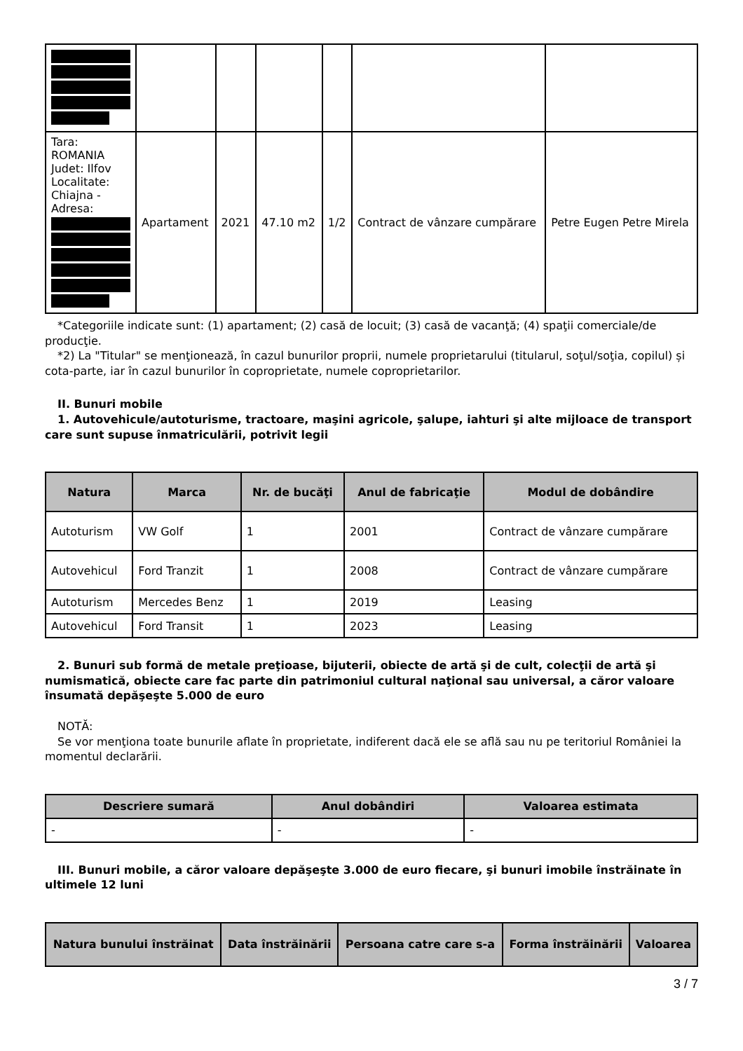| Tara: ROMANIA Judet: Ilfov Localitate: Chiajna - Adresa: | Apartament | 2021 | 47.10 m2 | 1/2 | Contract de vânzare cumpărare | Petre Eugen Petre Mirela |
*Categoriile indicate sunt: (1) apartament; (2) casă de locuit; (3) casă de vacanţă; (4) spaţii comerciale/de producţie.
*2) La "Titular" se menţionează, în cazul bunurilor proprii, numele proprietarului (titularul, soţul/soţia, copilul) și cota-parte, iar în cazul bunurilor în coproprietate, numele coproprietarilor.
II. Bunuri mobile
1. Autovehicule/autoturisme, tractoare, maşini agricole, şalupe, iahturi şi alte mijloace de transport care sunt supuse înmatriculării, potrivit legii
| Natura | Marca | Nr. de bucăţi | Anul de fabricaţie | Modul de dobândire |
| --- | --- | --- | --- | --- |
| Autoturism | VW Golf | 1 | 2001 | Contract de vânzare cumpărare |
| Autovehicul | Ford Tranzit | 1 | 2008 | Contract de vânzare cumpărare |
| Autoturism | Mercedes Benz | 1 | 2019 | Leasing |
| Autovehicul | Ford Transit | 1 | 2023 | Leasing |
2. Bunuri sub formă de metale preţioase, bijuterii, obiecte de artă şi de cult, colecţii de artă şi numismatică, obiecte care fac parte din patrimoniul cultural naţional sau universal, a căror valoare însumată depăşeşte 5.000 de euro
NOTĂ:
Se vor menţiona toate bunurile aflate în proprietate, indiferent dacă ele se află sau nu pe teritoriul României la momentul declarării.
| Descriere sumară | Anul dobândiri | Valoarea estimata |
| --- | --- | --- |
| - | - | - |
III. Bunuri mobile, a căror valoare depăşeşte 3.000 de euro fiecare, şi bunuri imobile înstrăinate în ultimele 12 luni
| Natura bunului înstrăinat | Data înstrăinării | Persoana catre care s-a | Forma înstrăinării | Valoarea |
| --- | --- | --- | --- | --- |
3 / 7